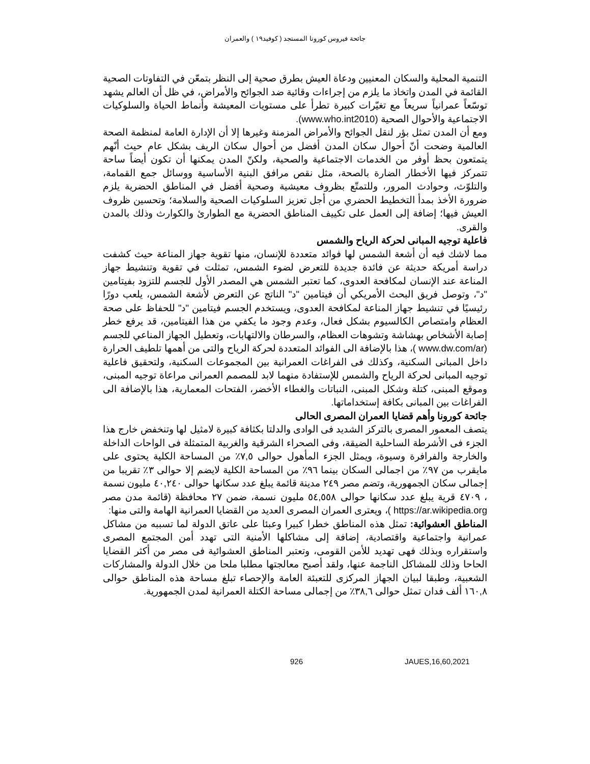جائحة فيروس كورونا المستجد ( كوفيد١٩ ) والعمران
التنمية المحلية والسكان المعنيين ودعاة العيش بطرق صحية إلى النظر بتمعّن في التفاوتات الصحية القائمة في المدن واتخاذ ما يلزم من إجراءات وقائية ضد الجوائح والأمراض، في ظل أن العالم يشهد توسّعاً عمرانياً سريعاً مع تغيّرات كبيرة تطرأ على مستويات المعيشة وأنماط الحياة والسلوكيات الاجتماعية والأحوال الصحية (www.who.int2010).
ومع أن المدن تمثل بؤر لنقل الجوائح والأمراض المزمنة وغيرها إلا أن الإدارة العامة لمنظمة الصحة العالمية وضحت أنّ أحوال سكان المدن أفضل من أحوال سكان الريف بشكل عام حيث أنّهم يتمتعون بحظ أوفر من الخدمات الاجتماعية والصحية، ولكنّ المدن يمكنها أن تكون أيضاً ساحة تتمركز فيها الأخطار الضارة بالصحة، مثل نقص مرافق البنية الأساسية ووسائل جمع القمامة، والتلوّث، وحوادث المرور، وللتمتّع بظروف معيشية وصحية أفضل في المناطق الحضرية يلزم ضرورة الأخذ بمدأ التخطيط الحضري من أجل تعزيز السلوكيات الصحية والسلامة؛ وتحسين ظروف العيش فيها؛ إضافة إلى العمل على تكييف المناطق الحضرية مع الطوارئ والكوارث وذلك بالمدن والقرى.
فاعلية توجيه المبانى لحركة الرياح والشمس
مما لاشك فيه أن أشعة الشمس لها فوائد متعددة للإنسان، منها تقوية جهاز المناعة حيث كشفت دراسة أمريكة حديثة عن فائدة جديدة للتعرض لضوء الشمس، تمثلت في تقوية وتنشيط جهاز المناعة عند الإنسان لمكافحة العدوى، كما تعتبر الشمس هي المصدر الأول للجسم للتزود بفيتامين "د"، وتوصل فريق البحث الأمريكي أن فيتامين "د" الناتج عن التعرض لأشعة الشمس، يلعب دورًا رئيسيًا في تنشيط جهاز المناعة لمكافحة العدوى، ويستخدم الجسم فيتامين "د" للحفاظ على صحة العظام وامتصاص الكالسيوم بشكل فعال، وعدم وجود ما يكفي من هذا الفيتامين، قد يرفع خطر إصابة الأشخاص بهشاشة وتشوهات العظام، والسرطان والالتهابات، وتعطيل الجهاز المناعي للجسم (www.dw.com/ar )، هذا بالإضافة الى الفوائد المتعددة لحركة الرياح والتى من أهمها تلطيف الحرارة داخل المبانى السكنية، وكذلك فى الفراغات العمرانية بين المجموعات السكنية، ولتحقيق فاعلية توجيه المبانى لحركة الرياح والشمس للإستفادة منهما لابد للمصمم العمرانى مراعاة توجيه المبنى، وموقع المبنى، كتلة وشكل المبنى، النباتات والغطاء الأخضر، الفتحات المعمارية، هذا بالإضافة الى الفراغات بين المبانى بكافة إستخداماتها.
جائحة كورونا وأهم قضايا العمران المصرى الحالى
يتصف المعمور المصرى بالتركز الشديد فى الوادى والدلتا بكثافة كبيرة لامثيل لها وتنخفض خارج هذا الجزء فى الأشرطة الساحلية الضيقة، وفى الصحراء الشرقية والغربية المتمثلة فى الواحات الداخلة والخارجة والفرافرة وسيوة، ويمثل الجزء المأهول حوالى ٧,٥٪ من المساحة الكلية يحتوى على مايقرب من ٩٧٪ من اجمالى السكان بينما ٩٦٪ من المساحة الكلية لايضم إلا حوالى ٣٪ تقريبا من إجمالى سكان الجمهورية، وتضم مصر ٢٤٩ مدينة قائمة يبلغ عدد سكانها حوالى ٤٠,٢٤٠ مليون نسمة ، ٤٧٠٩ قرية يبلغ عدد سكانها حوالى ٥٤,٥٥٨ مليون نسمة، ضمن ٢٧ محافظة (قائمة مدن مصر https://ar.wikipedia.org )، ويعترى العمران المصرى العديد من القضايا العمرانية الهامة والتى منها:
المناطق العشوائية: تمثل هذه المناطق خطرا كبيرا وعبئا على عاتق الدولة لما تسببه من مشاكل عمرانية واجتماعية واقتصادية، إضافة إلى مشاكلها الأمنية التى تهدد أمن المجتمع المصرى واستقراره وبذلك فهى تهديد للأمن القومى، وتعتبر المناطق العشوائية فى مصر من أكثر القضايا الحاحا وذلك للمشاكل الناجمة عنها، ولقد أصبح معالجتها مطلبا ملحا من خلال الدولة والمشاركات الشعبية، وطبقا لبيان الجهاز المركزى للتعبئة العامة والإحصاء تبلغ مساحة هذه المناطق حوالى ١٦٠,٨ ألف فدان تمثل حوالى ٣٨,٦٪ من إجمالى مساحة الكتلة العمرانية لمدن الجمهورية.
926 JAUES,16,60,2021